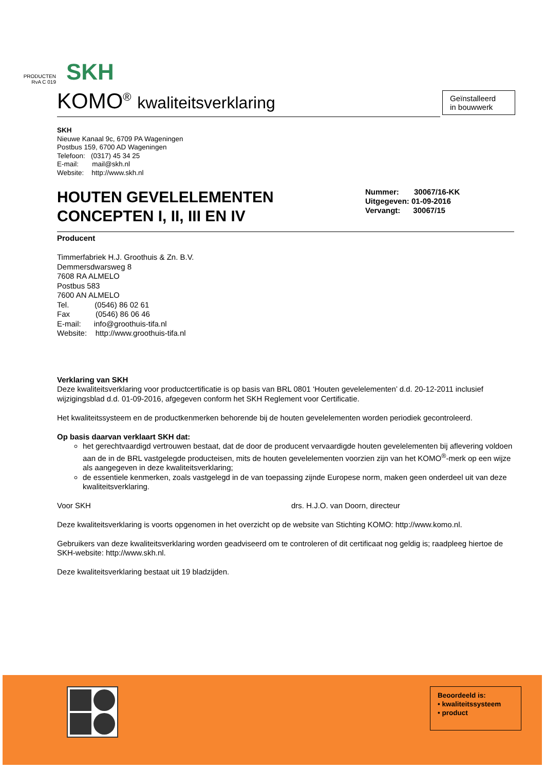PRODUCTEN
RvA C 019
SKH
KOMO<sup>®</sup> kwaliteitsverklaring
Geïnstalleerd
in bouwwerk
SKH
Nieuwe Kanaal 9c, 6709 PA Wageningen
Postbus 159, 6700 AD Wageningen
Telefoon: (0317) 45 34 25
E-mail: mail@skh.nl
Website: http://www.skh.nl
HOUTEN GEVELELEMENTEN
CONCEPTEN I, II, III EN IV
Nummer: 30067/16-KK
Uitgegeven: 01-09-2016
Vervangt: 30067/15
Producent
Timmerfabriek H.J. Groothuis & Zn. B.V.
Demmersdwarsweg 8
7608 RA ALMELO
Postbus 583
7600 AN ALMELO
Tel. (0546) 86 02 61
Fax (0546) 86 06 46
E-mail: info@groothuis-tifa.nl
Website: http://www.groothuis-tifa.nl
Verklaring van SKH
Deze kwaliteitsverklaring voor productcertificatie is op basis van BRL 0801 ‘Houten gevelelementen’ d.d. 20-12-2011 inclusief wijzigingsblad d.d. 01-09-2016, afgegeven conform het SKH Reglement voor Certificatie.
Het kwaliteitssysteem en de productkenmerken behorende bij de houten gevelelementen worden periodiek gecontroleerd.
Op basis daarvan verklaart SKH dat:
het gerechtvaardigd vertrouwen bestaat, dat de door de producent vervaardigde houten gevelelementen bij aflevering voldoen aan de in de BRL vastgelegde producteisen, mits de houten gevelelementen voorzien zijn van het KOMO<sup>®</sup>-merk op een wijze als aangegeven in deze kwaliteitsverklaring;
de essentiele kenmerken, zoals vastgelegd in de van toepassing zijnde Europese norm, maken geen onderdeel uit van deze kwaliteitsverklaring.
Voor SKH drs. H.J.O. van Doorn, directeur
Deze kwaliteitsverklaring is voorts opgenomen in het overzicht op de website van Stichting KOMO: http://www.komo.nl.
Gebruikers van deze kwaliteitsverklaring worden geadviseerd om te controleren of dit certificaat nog geldig is; raadpleeg hiertoe de SKH-website: http://www.skh.nl.
Deze kwaliteitsverklaring bestaat uit 19 bladzijden.
Beoordeeld is:
• kwaliteitssysteem
• product